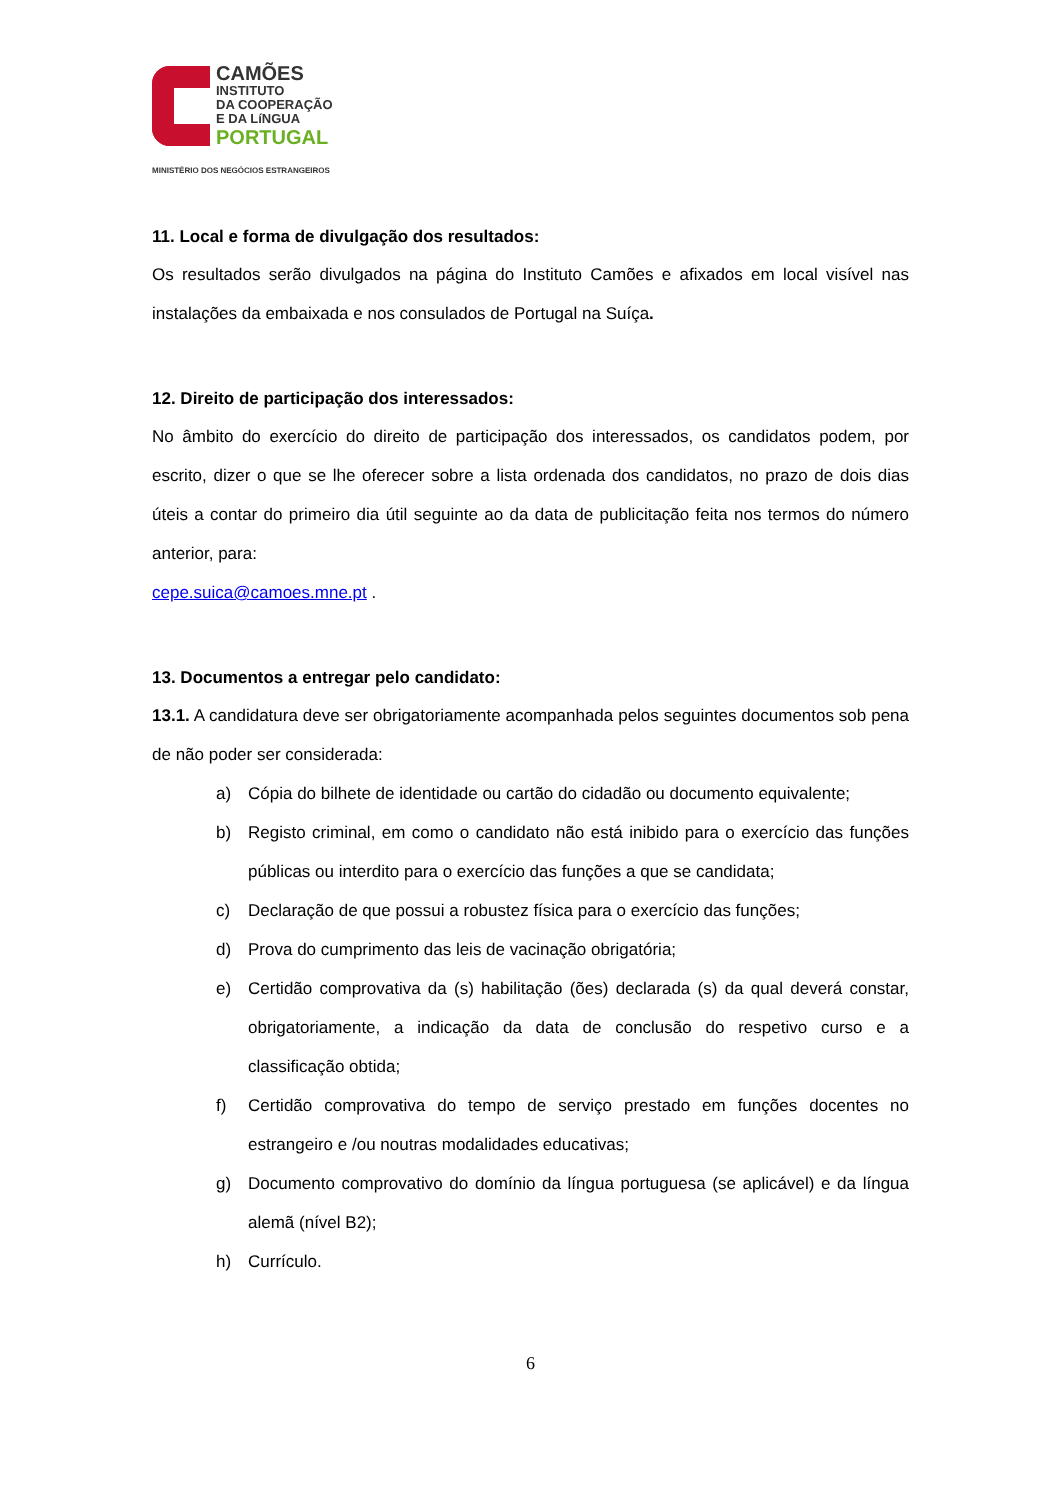CAMÕES
INSTITUTO
DA COOPERAÇÃO
E DA LíNGUA
PORTUGAL
MINISTÉRIO DOS NEGÓCIOS ESTRANGEIROS
11. Local e forma de divulgação dos resultados:
Os resultados serão divulgados na página do Instituto Camões e afixados em local visível nas instalações da embaixada e nos consulados de Portugal na Suíça.
12. Direito de participação dos interessados:
No âmbito do exercício do direito de participação dos interessados, os candidatos podem, por escrito, dizer o que se lhe oferecer sobre a lista ordenada dos candidatos, no prazo de dois dias úteis a contar do primeiro dia útil seguinte ao da data de publicitação feita nos termos do número anterior, para:
cepe.suica@camoes.mne.pt .
13. Documentos a entregar pelo candidato:
13.1. A candidatura deve ser obrigatoriamente acompanhada pelos seguintes documentos sob pena de não poder ser considerada:
a) Cópia do bilhete de identidade ou cartão do cidadão ou documento equivalente;
b) Registo criminal, em como o candidato não está inibido para o exercício das funções públicas ou interdito para o exercício das funções a que se candidata;
c) Declaração de que possui a robustez física para o exercício das funções;
d) Prova do cumprimento das leis de vacinação obrigatória;
e) Certidão comprovativa da (s) habilitação (ões) declarada (s) da qual deverá constar, obrigatoriamente, a indicação da data de conclusão do respetivo curso e a classificação obtida;
f) Certidão comprovativa do tempo de serviço prestado em funções docentes no estrangeiro e /ou noutras modalidades educativas;
g) Documento comprovativo do domínio da língua portuguesa (se aplicável) e da língua alemã (nível B2);
h) Currículo.
6